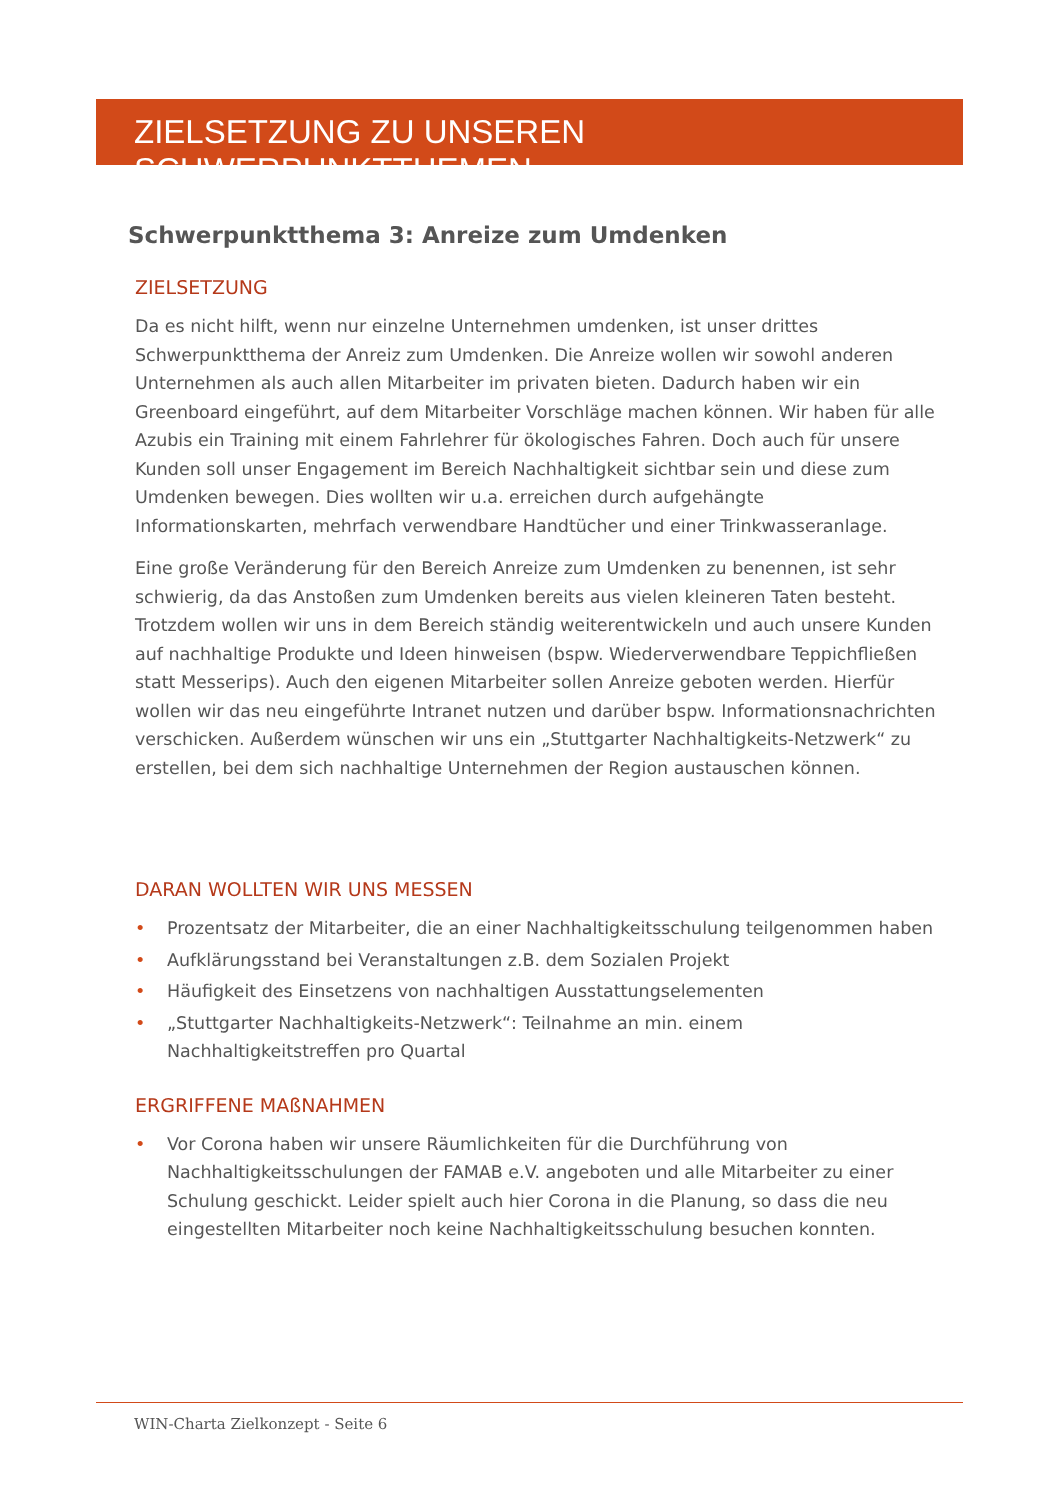ZIELSETZUNG ZU UNSEREN SCHWERPUNKTTHEMEN
Schwerpunktthema 3: Anreize zum Umdenken
ZIELSETZUNG
Da es nicht hilft, wenn nur einzelne Unternehmen umdenken, ist unser drittes Schwerpunktthema der Anreiz zum Umdenken. Die Anreize wollen wir sowohl anderen Unternehmen als auch allen Mitarbeiter im privaten bieten. Dadurch haben wir ein Greenboard eingeführt, auf dem Mitarbeiter Vorschläge machen können. Wir haben für alle Azubis ein Training mit einem Fahrlehrer für ökologisches Fahren. Doch auch für unsere Kunden soll unser Engagement im Bereich Nachhaltigkeit sichtbar sein und diese zum Umdenken bewegen. Dies wollten wir u.a. erreichen durch aufgehängte Informationskarten, mehrfach verwendbare Handtücher und einer Trinkwasseranlage.
Eine große Veränderung für den Bereich Anreize zum Umdenken zu benennen, ist sehr schwierig, da das Anstoßen zum Umdenken bereits aus vielen kleineren Taten besteht. Trotzdem wollen wir uns in dem Bereich ständig weiterentwickeln und auch unsere Kunden auf nachhaltige Produkte und Ideen hinweisen (bspw. Wiederverwendbare Teppichfließen statt Messerips). Auch den eigenen Mitarbeiter sollen Anreize geboten werden. Hierfür wollen wir das neu eingeführte Intranet nutzen und darüber bspw. Informationsnachrichten verschicken. Außerdem wünschen wir uns ein „Stuttgarter Nachhaltigkeits-Netzwerk“ zu erstellen, bei dem sich nachhaltige Unternehmen der Region austauschen können.
DARAN WOLLTEN WIR UNS MESSEN
• Prozentsatz der Mitarbeiter, die an einer Nachhaltigkeitsschulung teilgenommen haben
• Aufklärungsstand bei Veranstaltungen z.B. dem Sozialen Projekt
• Häufigkeit des Einsetzens von nachhaltigen Ausstattungselementen
• „Stuttgarter Nachhaltigkeits-Netzwerk“: Teilnahme an min. einem Nachhaltigkeitstreffen pro Quartal
ERGRIFFENE MAßNAHMEN
• Vor Corona haben wir unsere Räumlichkeiten für die Durchführung von Nachhaltigkeitsschulungen der FAMAB e.V. angeboten und alle Mitarbeiter zu einer Schulung geschickt. Leider spielt auch hier Corona in die Planung, so dass die neu eingestellten Mitarbeiter noch keine Nachhaltigkeitsschulung besuchen konnten.
WIN-Charta Zielkonzept - Seite 6